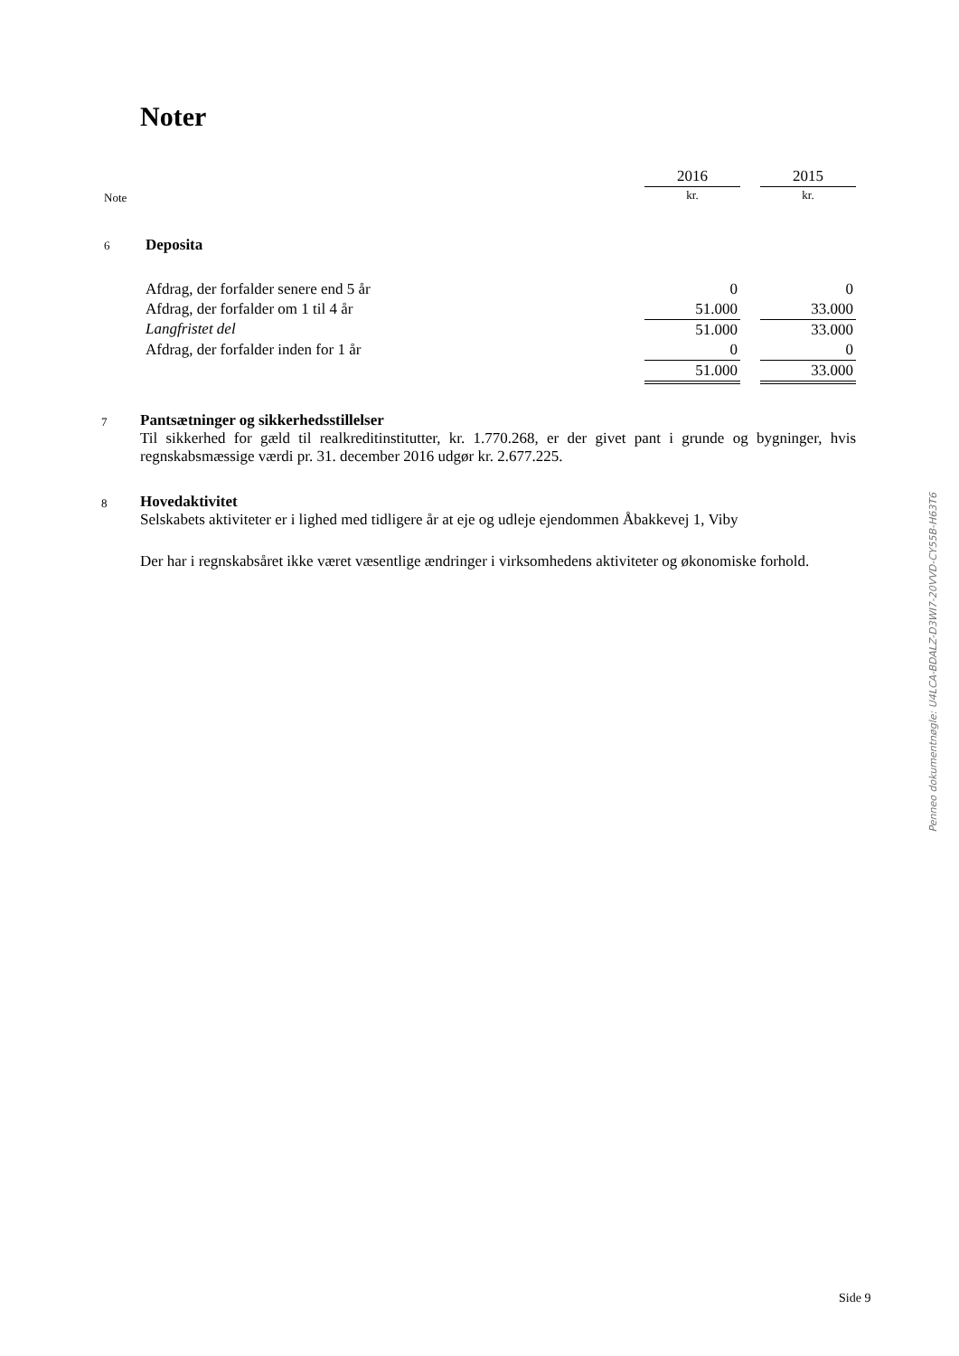Noter
| | | 2016 | | 2015 |
| Note | | kr. | | kr. |
| 6 | Deposita | | | |
| | Afdrag, der forfalder senere end 5 år | 0 | | 0 |
| | Afdrag, der forfalder om 1 til 4 år | 51.000 | | 33.000 |
| | Langfristet del | 51.000 | | 33.000 |
| | Afdrag, der forfalder inden for 1 år | 0 | | 0 |
| | | 51.000 | | 33.000 |
7
Pantsætninger og sikkerhedsstillelser
Til sikkerhed for gæld til realkreditinstitutter, kr. 1.770.268, er der givet pant i grunde og bygninger, hvis regnskabsmæssige værdi pr. 31. december 2016 udgør kr. 2.677.225.
8
Hovedaktivitet
Selskabets aktiviteter er i lighed med tidligere år at eje og udleje ejendommen Åbakkevej 1, Viby
Der har i regnskabsåret ikke været væsentlige ændringer i virksomhedens aktiviteter og økonomiske forhold.
Penneo dokumentnøgle: U4LCA-BDALZ-D3WI7-20VVD-CY55B-H63T6
Side 9